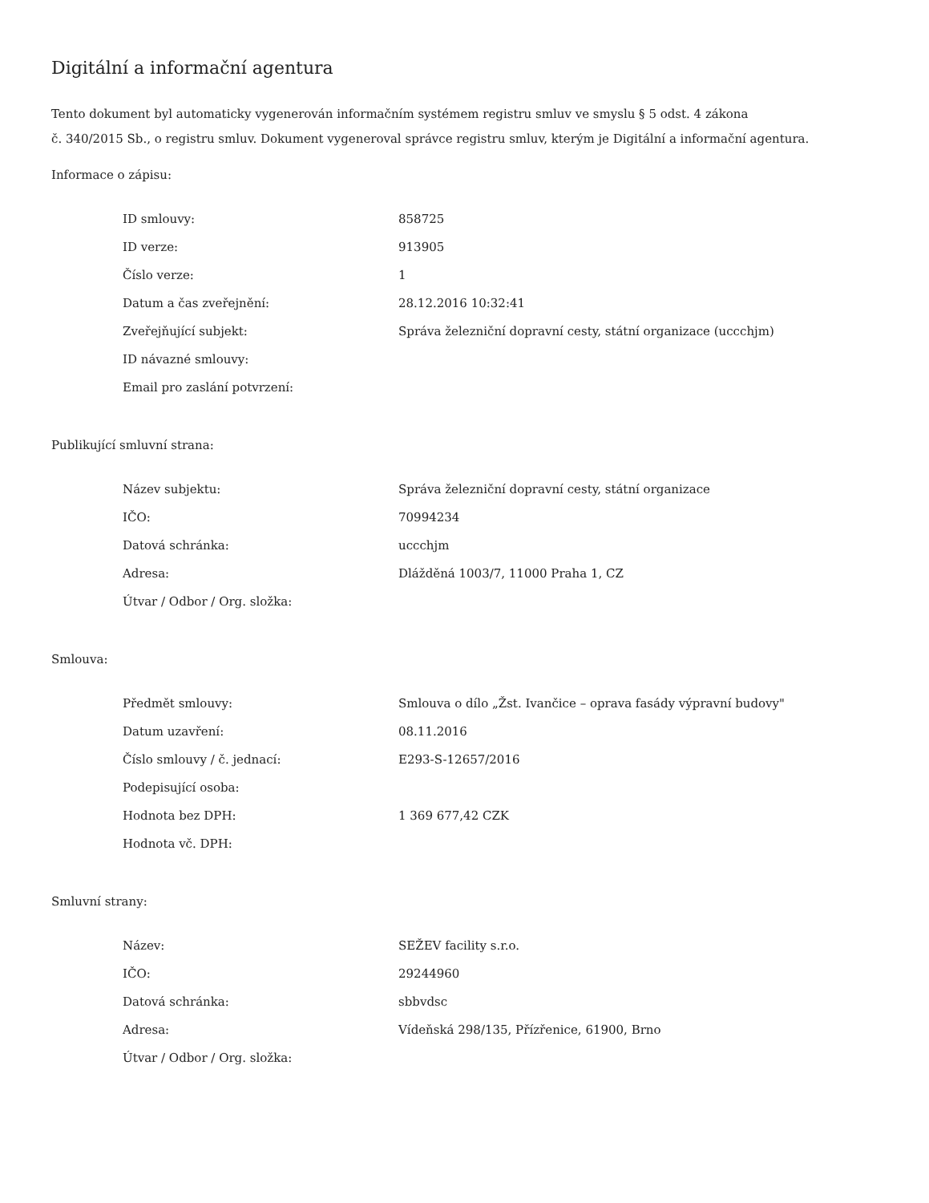Digitální a informační agentura
Tento dokument byl automaticky vygenerován informačním systémem registru smluv ve smyslu § 5 odst. 4 zákona
č. 340/2015 Sb., o registru smluv. Dokument vygeneroval správce registru smluv, kterým je Digitální a informační agentura.
Informace o zápisu:
| ID smlouvy: | 858725 |
| ID verze: | 913905 |
| Číslo verze: | 1 |
| Datum a čas zveřejnění: | 28.12.2016 10:32:41 |
| Zveřejňující subjekt: | Správa železniční dopravní cesty, státní organizace (uccchjm) |
| ID návazné smlouvy: | |
| Email pro zaslání potvrzení: | |
Publikující smluvní strana:
| Název subjektu: | Správa železniční dopravní cesty, státní organizace |
| IČO: | 70994234 |
| Datová schránka: | uccchjm |
| Adresa: | Dlážděná 1003/7, 11000 Praha 1, CZ |
| Útvar / Odbor / Org. složka: | |
Smlouva:
| Předmět smlouvy: | Smlouva o dílo „Žst. Ivančice – oprava fasády výpravní budovy" |
| Datum uzavření: | 08.11.2016 |
| Číslo smlouvy / č. jednací: | E293-S-12657/2016 |
| Podepisující osoba: | |
| Hodnota bez DPH: | 1 369 677,42 CZK |
| Hodnota vč. DPH: | |
Smluvní strany:
| Název: | SEŽEV facility s.r.o. |
| IČO: | 29244960 |
| Datová schránka: | sbbvdsc |
| Adresa: | Vídeňská 298/135, Přízřenice, 61900, Brno |
| Útvar / Odbor / Org. složka: | |